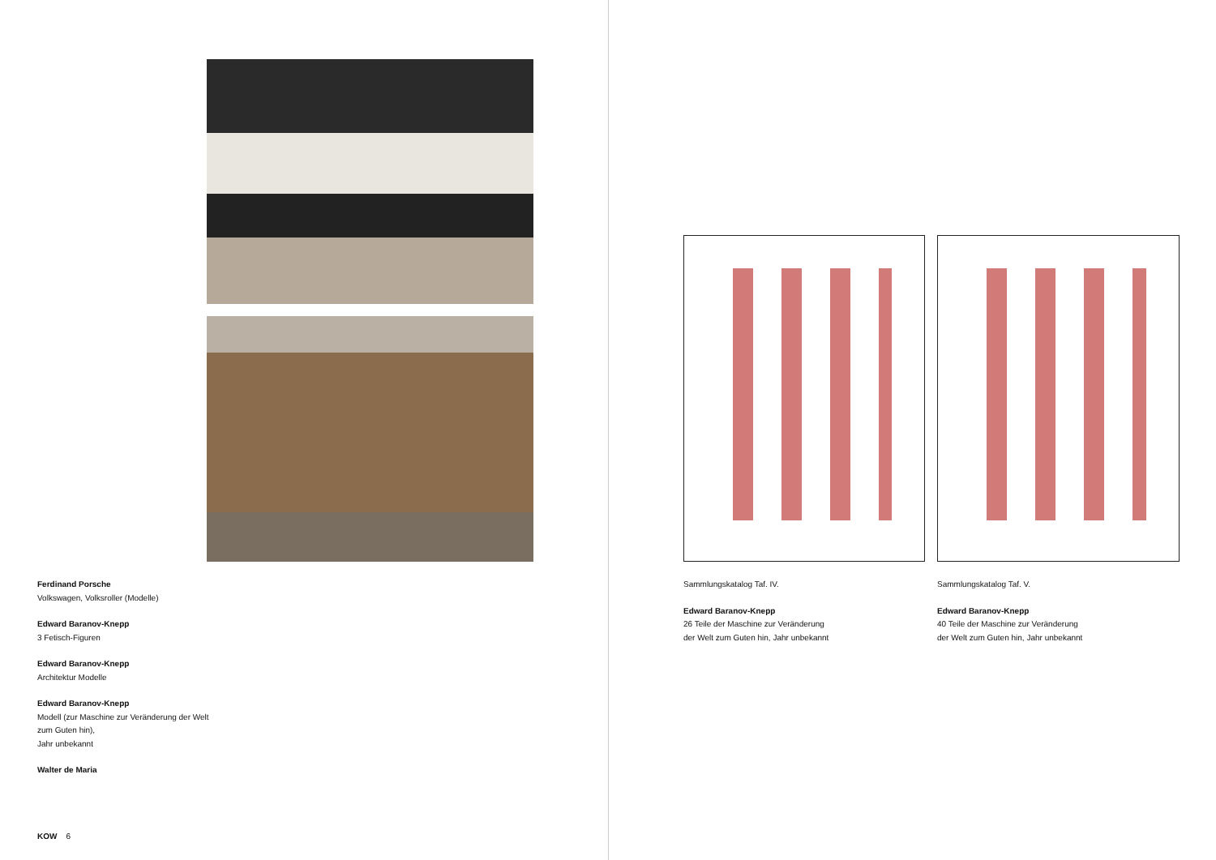Ferdinand Porsche
Volkswagen, Volksroller (Modelle)
Edward Baranov-Knepp
3 Fetisch-Figuren
Edward Baranov-Knepp
Architektur Modelle
Edward Baranov-Knepp
Modell (zur Maschine zur Veränderung der Welt zum Guten hin),
Jahr unbekannt
Walter de Maria
KOW 6
Sammlungskatalog Taf. IV.
Edward Baranov-Knepp
26 Teile der Maschine zur Veränderung
der Welt zum Guten hin, Jahr unbekannt
Sammlungskatalog Taf. V.
Edward Baranov-Knepp
40 Teile der Maschine zur Veränderung
der Welt zum Guten hin, Jahr unbekannt